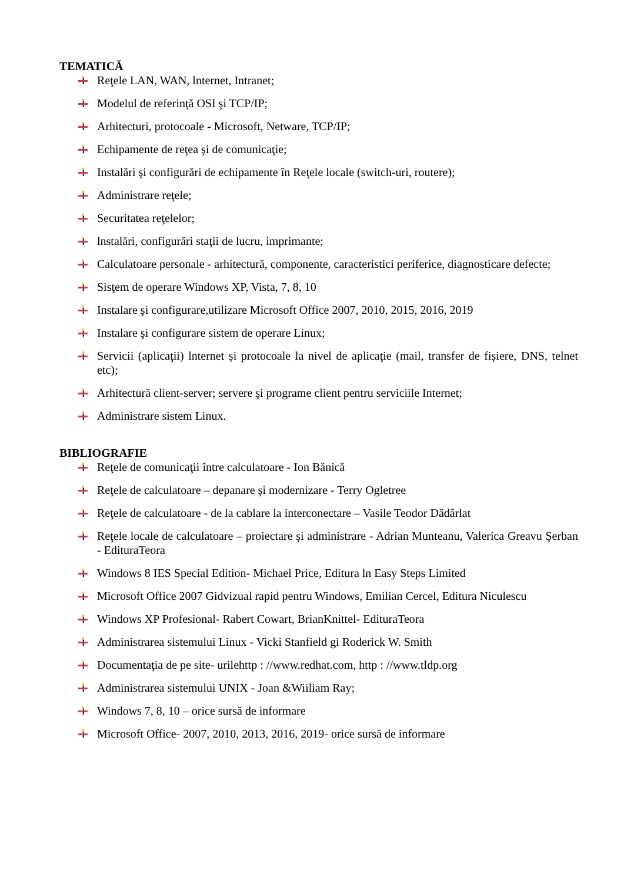TEMATICĂ
Reţele LAN, WAN, lnternet, Intranet;
Modelul de referinţă OSI şi TCP/IP;
Arhitecturi, protocoale - Microsoft, Netware, TCP/IP;
Echipamente de reţea şi de comunicaţie;
Instalări şi configurări de echipamente în Reţele locale (switch-uri, routere);
Administrare reţele;
Securitatea reţelelor;
lnstalări, configurări staţii de lucru, imprimante;
Calculatoare personale - arhitectură, componente, caracteristici periferice, diagnosticare defecte;
Sisţem de operare Windows XP, Vista, 7, 8, 10
Instalare şi configurare,utilizare Microsoft Office 2007, 2010, 2015, 2016, 2019
Instalare şi configurare sistem de operare Linux;
Servicii (aplicaţii) lnternet și protocoale la nivel de aplicaţie (mail, transfer de fișiere, DNS, telnet etc);
Arhitectură client-server; servere şi programe client pentru serviciile Internet;
Administrare sistem Linux.
BIBLIOGRAFIE
Reţele de comunicaţii între calculatoare - Ion Bănică
Reţele de calculatoare – depanare şi modernizare - Terry Ogletree
Reţele de calculatoare - de la cablare la interconectare – Vasile Teodor Dădârlat
Reţele locale de calculatoare – proiectare şi administrare - Adrian Munteanu, Valerica Greavu Şerban - EdituraTeora
Windows 8 IES Special Edition- Michael Price, Editura ln Easy Steps Limited
Microsoft Office 2007 Gidvizual rapid pentru Windows, Emilian Cercel, Editura Niculescu
Windows XP Profesional- Rabert Cowart, BrianKnittel- EdituraTeora
Administrarea sistemului Linux - Vicki Stanfield gi Roderick W. Smith
Documentaţia de pe site- urilehttp : //www.redhat.com, http : //www.tldp.org
Administrarea sistemului UNIX - Joan &Wiiliam Ray;
Windows 7, 8, 10 – orice sursă de informare
Microsoft Office- 2007, 2010, 2013, 2016, 2019- orice sursă de informare